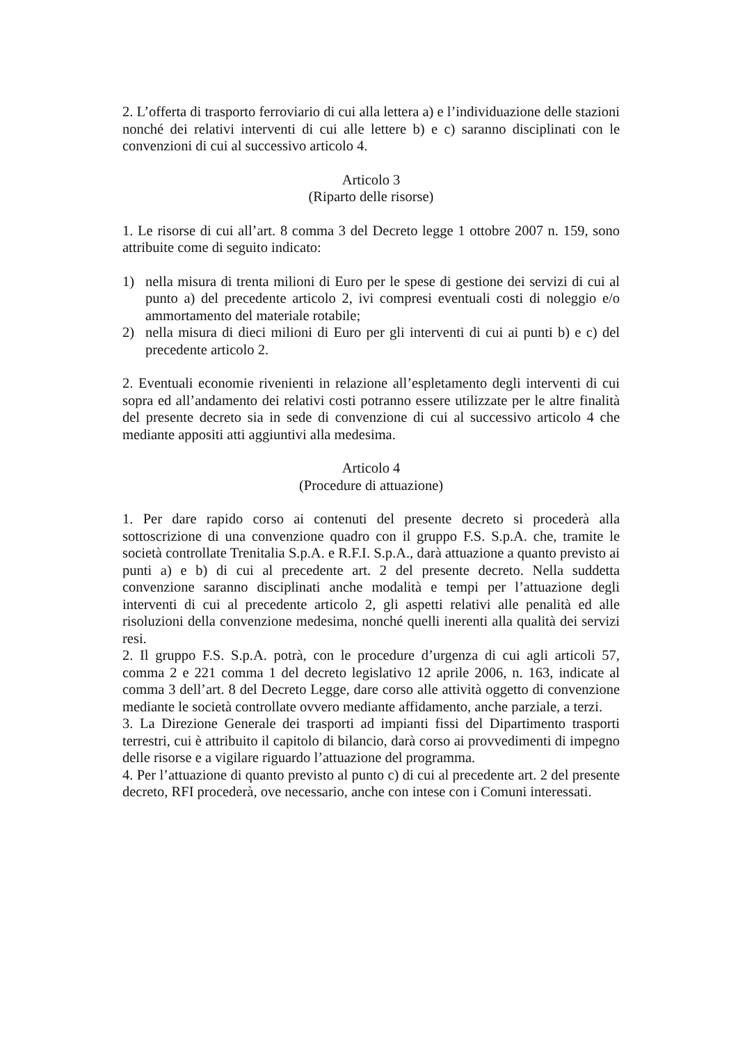2. L’offerta di trasporto ferroviario di cui alla lettera a) e l’individuazione delle stazioni nonché dei relativi interventi di cui alle lettere b) e c) saranno disciplinati con le convenzioni di cui al successivo articolo 4.
Articolo 3
(Riparto delle risorse)
1. Le risorse di cui all’art. 8 comma 3 del Decreto legge 1 ottobre 2007 n. 159, sono attribuite come di seguito indicato:
1) nella misura di trenta milioni di Euro per le spese di gestione dei servizi di cui al punto a) del precedente articolo 2, ivi compresi eventuali costi di noleggio e/o ammortamento del materiale rotabile;
2) nella misura di dieci milioni di Euro per gli interventi di cui ai punti b) e c) del precedente articolo 2.
2. Eventuali economie rivenienti in relazione all’espletamento degli interventi di cui sopra ed all’andamento dei relativi costi potranno essere utilizzate per le altre finalità del presente decreto sia in sede di convenzione di cui al successivo articolo 4 che mediante appositi atti aggiuntivi alla medesima.
Articolo 4
(Procedure di attuazione)
1. Per dare rapido corso ai contenuti del presente decreto si procederà alla sottoscrizione di una convenzione quadro con il gruppo F.S. S.p.A. che, tramite le società controllate Trenitalia S.p.A. e R.F.I. S.p.A., darà attuazione a quanto previsto ai punti a) e b) di cui al precedente art. 2 del presente decreto. Nella suddetta convenzione saranno disciplinati anche modalità e tempi per l’attuazione degli interventi di cui al precedente articolo 2, gli aspetti relativi alle penalità ed alle risoluzioni della convenzione medesima, nonché quelli inerenti alla qualità dei servizi resi.
2. Il gruppo F.S. S.p.A. potrà, con le procedure d’urgenza di cui agli articoli 57, comma 2 e 221 comma 1 del decreto legislativo 12 aprile 2006, n. 163, indicate al comma 3 dell’art. 8 del Decreto Legge, dare corso alle attività oggetto di convenzione mediante le società controllate ovvero mediante affidamento, anche parziale, a terzi.
3. La Direzione Generale dei trasporti ad impianti fissi del Dipartimento trasporti terrestri, cui è attribuito il capitolo di bilancio, darà corso ai provvedimenti di impegno delle risorse e a vigilare riguardo l’attuazione del programma.
4. Per l’attuazione di quanto previsto al punto c) di cui al precedente art. 2 del presente decreto, RFI procederà, ove necessario, anche con intese con i Comuni interessati.